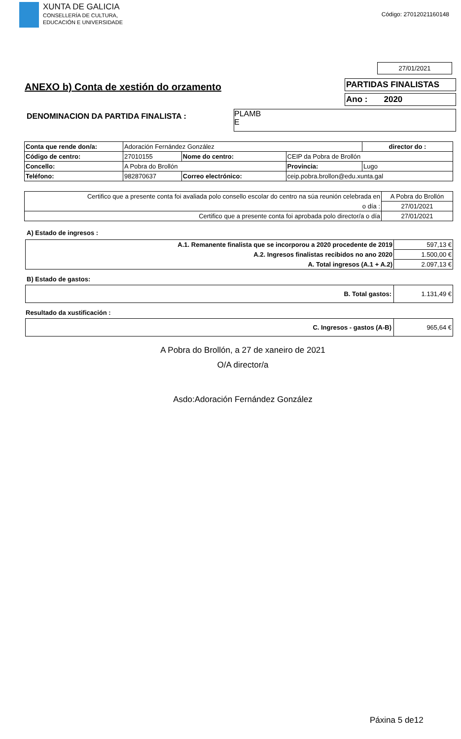XUNTA DE GALICIA
CONSELLERÍA DE CULTURA,
EDUCACIÓN E UNIVERSIDADE
Código: 27012021160148
27/01/2021
ANEXO b) Conta de xestión do orzamento
PARTIDAS FINALISTAS
Ano : 2020
DENOMINACION DA PARTIDA FINALISTA :
PLAMB
E
| Conta que rende don/a: | Adoración Fernández González | | | | director do : |
| Código de centro: | 27010155 | Nome do centro: | CEIP da Pobra de Brollón | | |
| Concello: | A Pobra do Brollón | | Provincia: | Lugo | |
| Teléfono: | 982870637 | Correo electrónico: | ceip.pobra.brollon@edu.xunta.gal | | |
| Certifico que a presente conta foi avaliada polo consello escolar do centro na súa reunión celebrada en | A Pobra do Brollón |
| o día : | 27/01/2021 |
| Certifico que a presente conta foi aprobada polo director/a o día | 27/01/2021 |
A) Estado de ingresos :
| A.1. Remanente finalista que se incorporou a 2020 procedente de 2019 | 597,13 € |
| A.2. Ingresos finalistas recibidos no ano 2020 | 1.500,00 € |
| A. Total ingresos (A.1 + A.2) | 2.097,13 € |
B) Estado de gastos:
| B. Total gastos: | 1.131,49 € |
Resultado da xustificación :
| C. Ingresos - gastos (A-B) | 965,64 € |
A Pobra do Brollón, a 27 de xaneiro de 2021
O/A director/a
Asdo:Adoración Fernández González
Páxina 5 de12